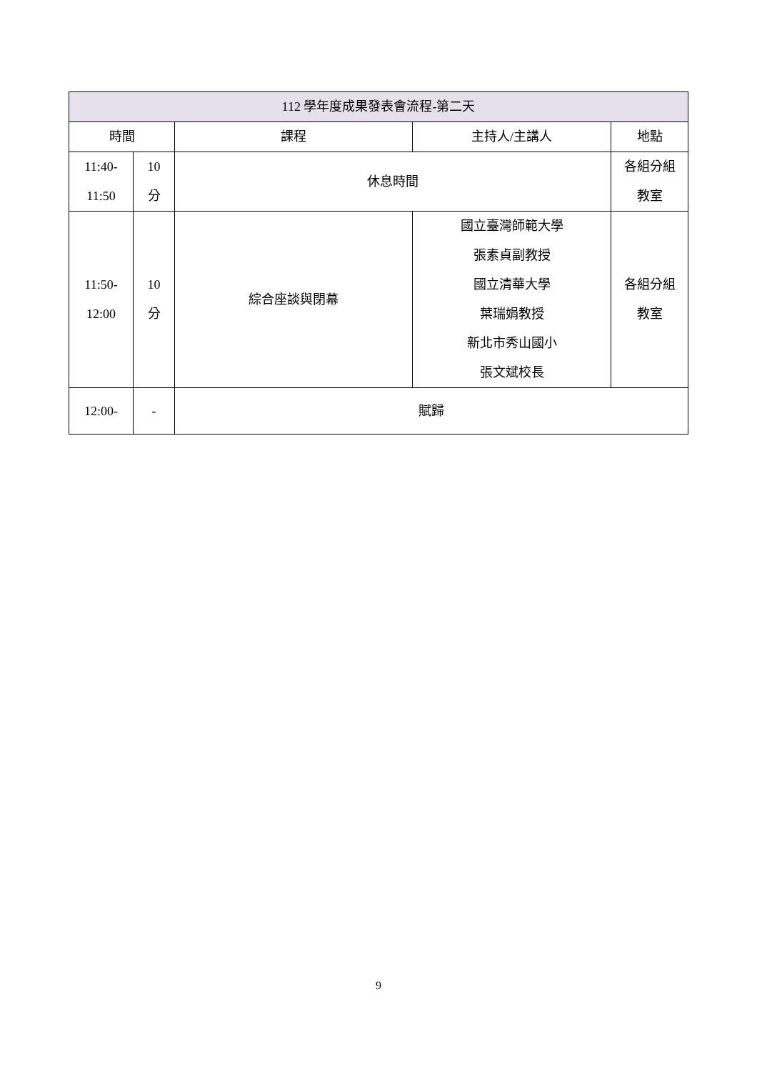| 112 學年度成果發表會流程-第二天 | | | | |
| --- | --- | --- | --- | --- |
| 時間 | | 課程 | 主持人/主講人 | 地點 |
| 11:40- 11:50 | 10 分 | 休息時間 | | 各組分組 教室 |
| 11:50- 12:00 | 10 分 | 綜合座談與閉幕 | 國立臺灣師範大學 張素貞副教授 國立清華大學 葉瑞娟教授 新北市秀山國小 張文斌校長 | 各組分組 教室 |
| 12:00- | - | 賦歸 | | |
9